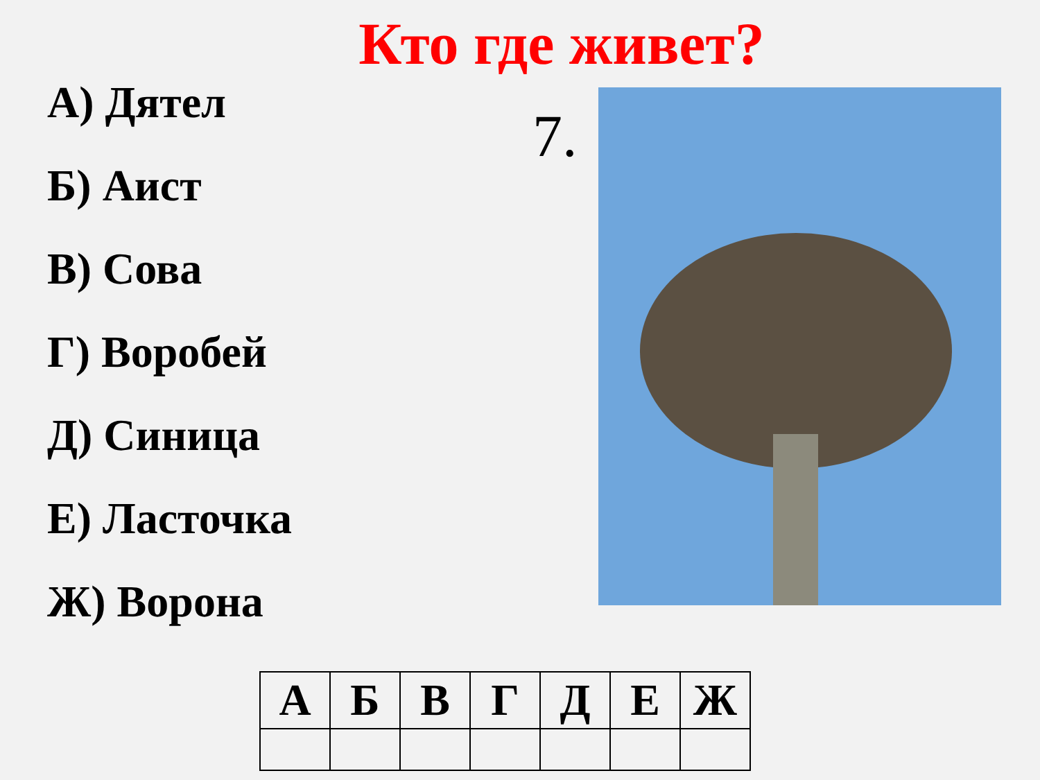Кто где живет?
А) Дятел
Б) Аист
В) Сова
Г) Воробей
Д) Синица
Е) Ласточка
Ж) Ворона
7.
| А | Б | В | Г | Д | Е | Ж |
| --- | --- | --- | --- | --- | --- | --- |